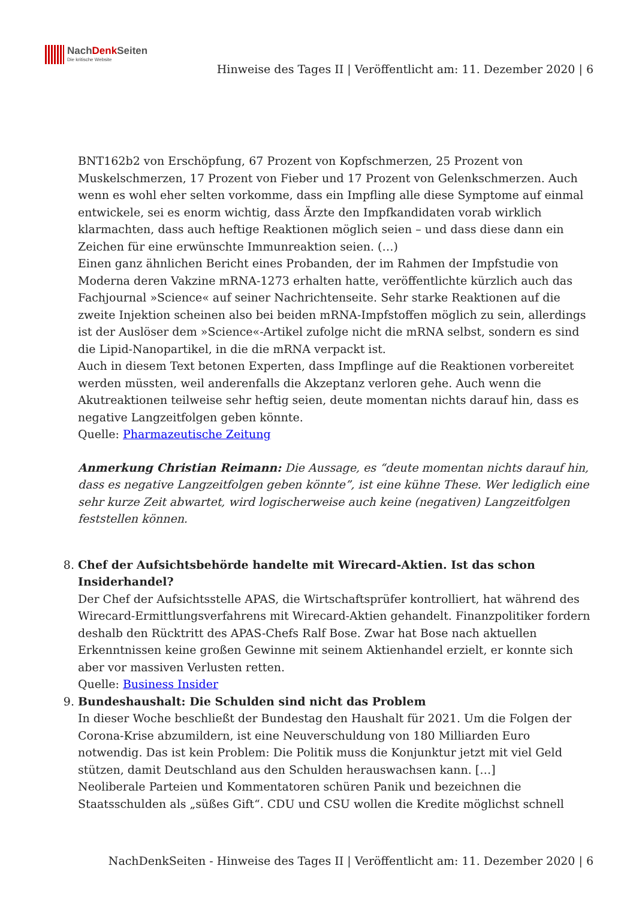NachDenk Seiten
Die kritische Website
Hinweise des Tages II | Veröffentlicht am: 11. Dezember 2020 | 6
BNT162b2 von Erschöpfung, 67 Prozent von Kopfschmerzen, 25 Prozent von Muskelschmerzen, 17 Prozent von Fieber und 17 Prozent von Gelenkschmerzen. Auch wenn es wohl eher selten vorkomme, dass ein Impfling alle diese Symptome auf einmal entwickele, sei es enorm wichtig, dass Ärzte den Impfkandidaten vorab wirklich klarmachten, dass auch heftige Reaktionen möglich seien – und dass diese dann ein Zeichen für eine erwünschte Immunreaktion seien. (…)
Einen ganz ähnlichen Bericht eines Probanden, der im Rahmen der Impfstudie von Moderna deren Vakzine mRNA-1273 erhalten hatte, veröffentlichte kürzlich auch das Fachjournal »Science« auf seiner Nachrichtenseite. Sehr starke Reaktionen auf die zweite Injektion scheinen also bei beiden mRNA-Impfstoffen möglich zu sein, allerdings ist der Auslöser dem »Science«-Artikel zufolge nicht die mRNA selbst, sondern es sind die Lipid-Nanopartikel, in die die mRNA verpackt ist.
Auch in diesem Text betonen Experten, dass Impflinge auf die Reaktionen vorbereitet werden müssten, weil anderenfalls die Akzeptanz verloren gehe. Auch wenn die Akutreaktionen teilweise sehr heftig seien, deute momentan nichts darauf hin, dass es negative Langzeitfolgen geben könnte.
Quelle: Pharmazeutische Zeitung
Anmerkung Christian Reimann: Die Aussage, es “deute momentan nichts darauf hin, dass es negative Langzeitfolgen geben könnte”, ist eine kühne These. Wer lediglich eine sehr kurze Zeit abwartet, wird logischerweise auch keine (negativen) Langzeitfolgen feststellen können.
8. Chef der Aufsichtsbehörde handelte mit Wirecard-Aktien. Ist das schon Insiderhandel?
Der Chef der Aufsichtsstelle APAS, die Wirtschaftsprüfer kontrolliert, hat während des Wirecard-Ermittlungsverfahrens mit Wirecard-Aktien gehandelt. Finanzpolitiker fordern deshalb den Rücktritt des APAS-Chefs Ralf Bose. Zwar hat Bose nach aktuellen Erkenntnissen keine großen Gewinne mit seinem Aktienhandel erzielt, er konnte sich aber vor massiven Verlusten retten.
Quelle: Business Insider
9. Bundeshaushalt: Die Schulden sind nicht das Problem
In dieser Woche beschließt der Bundestag den Haushalt für 2021. Um die Folgen der Corona-Krise abzumildern, ist eine Neuverschuldung von 180 Milliarden Euro notwendig. Das ist kein Problem: Die Politik muss die Konjunktur jetzt mit viel Geld stützen, damit Deutschland aus den Schulden herauswachsen kann. […]
Neoliberale Parteien und Kommentatoren schüren Panik und bezeichnen die Staatsschulden als „süßes Gift“. CDU und CSU wollen die Kredite möglichst schnell
NachDenkSeiten - Hinweise des Tages II | Veröffentlicht am: 11. Dezember 2020 | 6